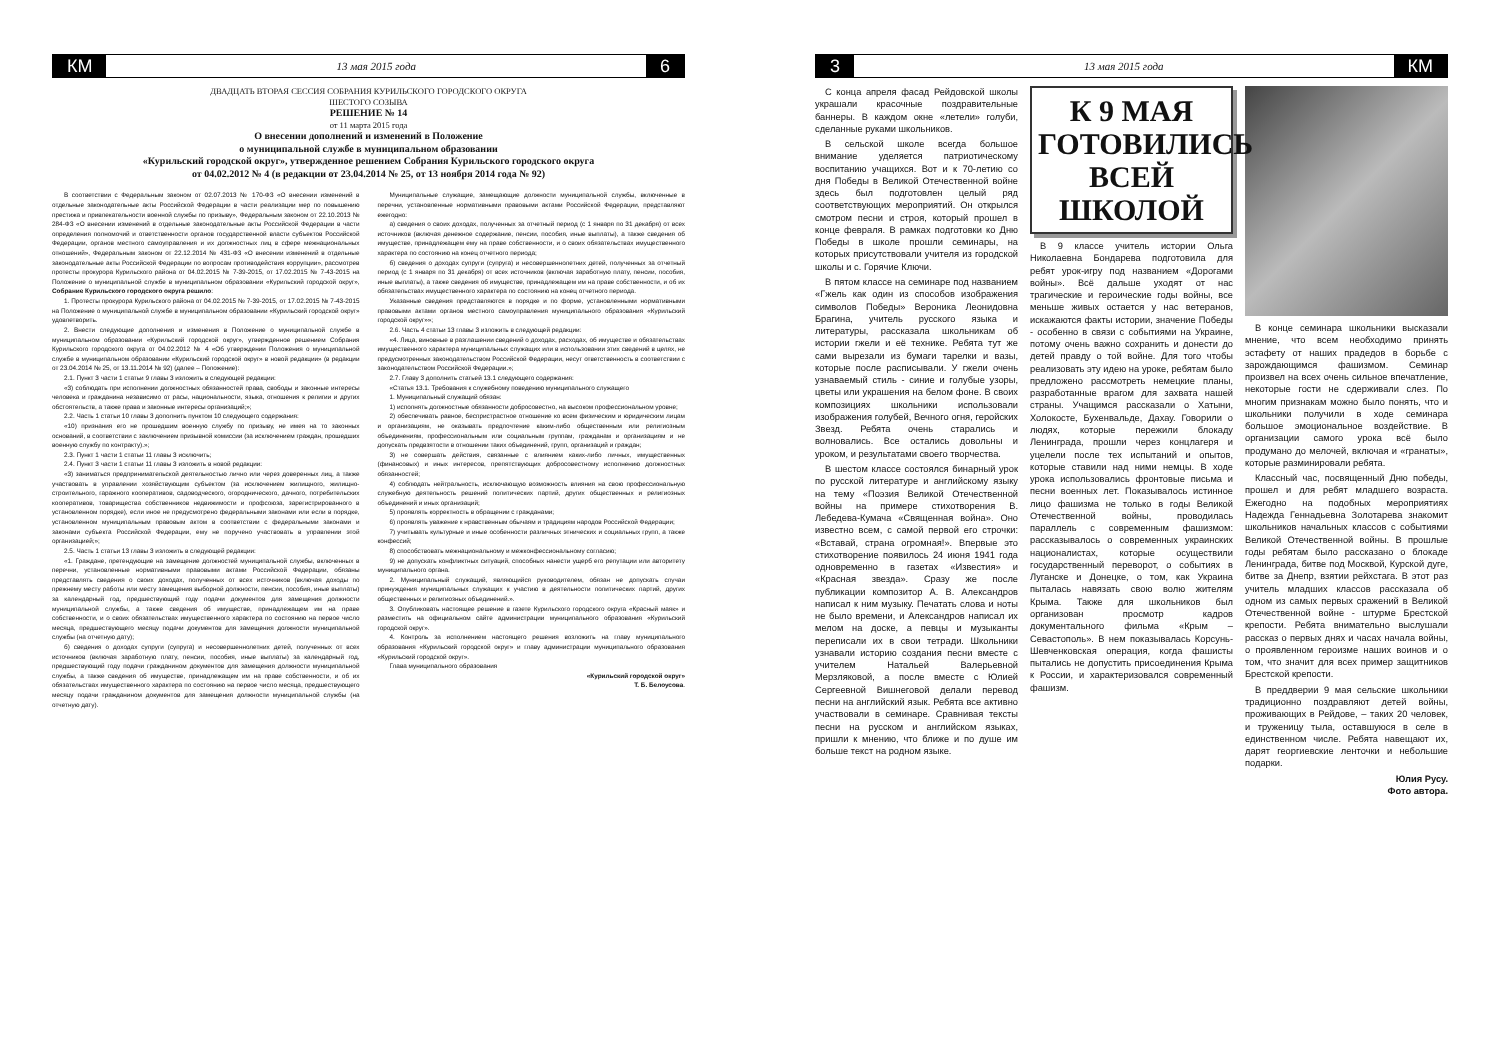КМ
13 мая 2015 года
6
ДВАДЦАТЬ ВТОРАЯ СЕССИЯ СОБРАНИЯ КУРИЛЬСКОГО ГОРОДСКОГО ОКРУГА
ШЕСТОГО СОЗЫВА
РЕШЕНИЕ № 14
от 11 марта 2015 года
О внесении дополнений и изменений в Положение
о муниципальной службе в муниципальном образовании
«Курильский городской округ», утвержденное решением Собрания Курильского городского округа
от 04.02.2012 № 4 (в редакции от 23.04.2014 № 25, от 13 ноября 2014 года № 92)
В соответствии с Федеральным законом от 02.07.2013 № 170-ФЗ «О внесении изменений в отдельные законодательные акты Российской Федерации в части реализации мер по повышению престижа и привлекательности военной службы по призыву», Федеральным законом от 22.10.2013 № 284-ФЗ «О внесении изменений в отдельные законодательные акты Российской Федерации в части определения полномочий и ответственности органов государственной власти субъектов Российской Федерации, органов местного самоуправления и их должностных лиц в сфере межнациональных отношений», Федеральным законом от 22.12.2014 № 431-ФЗ «О внесении изменений в отдельные законодательные акты Российской Федерации по вопросам противодействия коррупции», рассмотрев протесты прокурора Курильского района от 04.02.2015 № 7-39-2015, от 17.02.2015 № 7-43-2015 на Положение о муниципальной службе в муниципальном образовании «Курильский городской округ», Собрание Курильского городского округа решило:
1. Протесты прокурора Курильского района от 04.02.2015 № 7-39-2015, от 17.02.2015 № 7-43-2015 на Положение о муниципальной службе в муниципальном образовании «Курильский городской округ» удовлетворить.
2. Внести следующие дополнения и изменения в Положение о муниципальной службе в муниципальном образовании «Курильский городской округ», утвержденное решением Собрания Курильского городского округа от 04.02.2012 № 4 «Об утверждении Положения о муниципальной службе в муниципальном образовании «Курильский городской округ» в новой редакции» (в редакции от 23.04.2014 № 25, от 13.11.2014 № 92) (далее – Положение):
2.1. Пункт 3 части 1 статьи 9 главы 3 изложить в следующей редакции:
«3) соблюдать при исполнении должностных обязанностей права, свободы и законные интересы человека и гражданина независимо от расы, национальности, языка, отношения к религии и других обстоятельств, а также права и законные интересы организаций;»;
2.2. Часть 1 статьи 10 главы 3 дополнить пунктом 10 следующего содержания:
«10) признания его не прошедшим военную службу по призыву, не имея на то законных оснований, в соответствии с заключением призывной комиссии (за исключением граждан, прошедших военную службу по контракту).»;
2.3. Пункт 1 части 1 статьи 11 главы 3 исключить;
2.4. Пункт 3 части 1 статьи 11 главы 3 изложить в новой редакции:
«3) заниматься предпринимательской деятельностью лично или через доверенных лиц, а также участвовать в управлении хозяйствующим субъектом (за исключением жилищного, жилищно-строительного, гаражного кооперативов, садоводческого, огороднического, дачного, потребительских кооперативов, товарищества собственников недвижимости и профсоюза, зарегистрированного в установленном порядке), если иное не предусмотрено федеральными законами или если в порядке, установленном муниципальным правовым актом в соответствии с федеральными законами и законами субъекта Российской Федерации, ему не поручено участвовать в управлении этой организацией;»;
2.5. Часть 1 статьи 13 главы 3 изложить в следующей редакции:
«1. Граждане, претендующие на замещение должностей муниципальной службы, включенных в перечни, установленные нормативными правовыми актами Российской Федерации, обязаны представлять сведения о своих доходах, полученных от всех источников (включая доходы по прежнему месту работы или месту замещения выборной должности, пенсии, пособия, иные выплаты) за календарный год, предшествующий году подачи документов для замещения должности муниципальной службы, а также сведения об имуществе, принадлежащем им на праве собственности, и о своих обязательствах имущественного характера по состоянию на первое число месяца, предшествующего месяцу подачи документов для замещения должности муниципальной службы (на отчетную дату);
б) сведения о доходах супруги (супруга) и несовершеннолетних детей, полученных от всех источников (включая заработную плату, пенсии, пособия, иные выплаты) за календарный год, предшествующий году подачи гражданином документов для замещения должности муниципальной службы, а также сведения об имуществе, принадлежащем им на праве собственности, и об их обязательствах имущественного характера по состоянию на первое число месяца, предшествующего месяцу подачи гражданином документов для замещения должности муниципальной службы (на отчетную дату).
Муниципальные служащие, замещающие должности муниципальной службы, включенные в перечни, установленные нормативными правовыми актами Российской Федерации, представляют ежегодно:
а) сведения о своих доходах, полученных за отчетный период (с 1 января по 31 декабря) от всех источников (включая денежное содержание, пенсии, пособия, иные выплаты), а также сведения об имуществе, принадлежащем ему на праве собственности, и о своих обязательствах имущественного характера по состоянию на конец отчетного периода;
б) сведения о доходах супруги (супруга) и несовершеннолетних детей, полученных за отчетный период (с 1 января по 31 декабря) от всех источников (включая заработную плату, пенсии, пособия, иные выплаты), а также сведения об имуществе, принадлежащем им на праве собственности, и об их обязательствах имущественного характера по состоянию на конец отчетного периода.
Указанные сведения представляются в порядке и по форме, установленными нормативными правовыми актами органов местного самоуправления муниципального образования «Курильский городской округ»»;
2.6. Часть 4 статьи 13 главы 3 изложить в следующей редакции:
«4. Лица, виновные в разглашении сведений о доходах, расходах, об имуществе и обязательствах имущественного характера муниципальных служащих или в использовании этих сведений в целях, не предусмотренных законодательством Российской Федерации, несут ответственность в соответствии с законодательством Российской Федерации.»;
2.7. Главу 3 дополнить статьей 13.1 следующего содержания:
«Статья 13.1. Требования к служебному поведению муниципального служащего
1. Муниципальный служащий обязан:
1) исполнять должностные обязанности добросовестно, на высоком профессиональном уровне;
2) обеспечивать равное, беспристрастное отношение ко всем физическим и юридическим лицам и организациям, не оказывать предпочтение каким-либо общественным или религиозным объединениям, профессиональным или социальным группам, гражданам и организациям и не допускать предвзятости в отношении таких объединений, групп, организаций и граждан;
3) не совершать действия, связанные с влиянием каких-либо личных, имущественных (финансовых) и иных интересов, препятствующих добросовестному исполнению должностных обязанностей;
4) соблюдать нейтральность, исключающую возможность влияния на свою профессиональную служебную деятельность решений политических партий, других общественных и религиозных объединений и иных организаций;
5) проявлять корректность в обращении с гражданами;
6) проявлять уважение к нравственным обычаям и традициям народов Российской Федерации;
7) учитывать культурные и иные особенности различных этнических и социальных групп, а также конфессий;
8) способствовать межнациональному и межконфессиональному согласию;
9) не допускать конфликтных ситуаций, способных нанести ущерб его репутации или авторитету муниципального органа.
2. Муниципальный служащий, являющийся руководителем, обязан не допускать случаи принуждения муниципальных служащих к участию в деятельности политических партий, других общественных и религиозных объединений.».
3. Опубликовать настоящее решение в газете Курильского городского округа «Красный маяк» и разместить на официальном сайте администрации муниципального образования «Курильский городской округ».
4. Контроль за исполнением настоящего решения возложить на главу муниципального образования «Курильский городской округ» и главу администрации муниципального образования «Курильский городской округ».
Глава муниципального образования
«Курильский городской округ»
Т. Б. Белоусова.
3
13 мая 2015 года
КМ
С конца апреля фасад Рейдовской школы украшали красочные поздравительные баннеры. В каждом окне «летели» голуби, сделанные руками школьников.
В сельской школе всегда большое внимание уделяется патриотическому воспитанию учащихся. Вот и к 70-летию со дня Победы в Великой Отечественной войне здесь был подготовлен целый ряд соответствующих мероприятий. Он открылся смотром песни и строя, который прошел в конце февраля. В рамках подготовки ко Дню Победы в школе прошли семинары, на которых присутствовали учителя из городской школы и с. Горячие Ключи.
В пятом классе на семинаре под названием «Гжель как один из способов изображения символов Победы» Вероника Леонидовна Брагина, учитель русского языка и литературы, рассказала школьникам об истории гжели и её технике. Ребята тут же сами вырезали из бумаги тарелки и вазы, которые после расписывали. У гжели очень узнаваемый стиль - синие и голубые узоры, цветы или украшения на белом фоне. В своих композициях школьники использовали изображения голубей, Вечного огня, геройских Звезд. Ребята очень старались и волновались. Все остались довольны и уроком, и результатами своего творчества.
В шестом классе состоялся бинарный урок по русской литературе и английскому языку на тему «Поэзия Великой Отечественной войны на примере стихотворения В. Лебедева-Кумача «Священная война». Оно известно всем, с самой первой его строчки: «Вставай, страна огромная!». Впервые это стихотворение появилось 24 июня 1941 года одновременно в газетах «Известия» и «Красная звезда». Сразу же после публикации композитор А. В. Александров написал к ним музыку. Печатать слова и ноты не было времени, и Александров написал их мелом на доске, а певцы и музыканты переписали их в свои тетради. Школьники узнавали историю создания песни вместе с учителем Натальей Валерьевной Мерзляковой, а после вместе с Юлией Сергеевной Вишнеговой делали перевод песни на английский язык. Ребята все активно участвовали в семинаре. Сравнивая тексты песни на русском и английском языках, пришли к мнению, что ближе и по душе им больше текст на родном языке.
К 9 МАЯ
ГОТОВИЛИСЬ
ВСЕЙ ШКОЛОЙ
В 9 классе учитель истории Ольга Николаевна Бондарева подготовила для ребят урок-игру под названием «Дорогами войны». Всё дальше уходят от нас трагические и героические годы войны, все меньше живых остается у нас ветеранов, искажаются факты истории, значение Победы - особенно в связи с событиями на Украине, потому очень важно сохранить и донести до детей правду о той войне. Для того чтобы реализовать эту идею на уроке, ребятам было предложено рассмотреть немецкие планы, разработанные врагом для захвата нашей страны. Учащимся рассказали о Хатыни, Холокосте, Бухенвальде, Дахау. Говорили о людях, которые пережили блокаду Ленинграда, прошли через концлагеря и уцелели после тех испытаний и опытов, которые ставили над ними немцы. В ходе урока использовались фронтовые письма и песни военных лет. Показывалось истинное лицо фашизма не только в годы Великой Отечественной войны, проводилась параллель с современным фашизмом: рассказывалось о современных украинских националистах, которые осуществили государственный переворот, о событиях в Луганске и Донецке, о том, как Украина пыталась навязать свою волю жителям Крыма. Также для школьников был организован просмотр кадров документального фильма «Крым – Севастополь». В нем показывалась Корсунь-Шевченковская операция, когда фашисты пытались не допустить присоединения Крыма к России, и характеризовался современный фашизм.
В конце семинара школьники высказали мнение, что всем необходимо принять эстафету от наших прадедов в борьбе с зарождающимся фашизмом. Семинар произвел на всех очень сильное впечатление, некоторые гости не сдерживали слез. По многим признакам можно было понять, что и школьники получили в ходе семинара большое эмоциональное воздействие. В организации самого урока всё было продумано до мелочей, включая и «гранаты», которые разминировали ребята.
Классный час, посвященный Дню победы, прошел и для ребят младшего возраста. Ежегодно на подобных мероприятиях Надежда Геннадьевна Золотарева знакомит школьников начальных классов с событиями Великой Отечественной войны. В прошлые годы ребятам было рассказано о блокаде Ленинграда, битве под Москвой, Курской дуге, битве за Днепр, взятии рейхстага. В этот раз учитель младших классов рассказала об одном из самых первых сражений в Великой Отечественной войне - штурме Брестской крепости. Ребята внимательно выслушали рассказ о первых днях и часах начала войны, о проявленном героизме наших воинов и о том, что значит для всех пример защитников Брестской крепости.
В преддверии 9 мая сельские школьники традиционно поздравляют детей войны, проживающих в Рейдове, – таких 20 человек, и труженицу тыла, оставшуюся в селе в единственном числе. Ребята навещают их, дарят георгиевские ленточки и небольшие подарки.
Юлия Русу.
Фото автора.